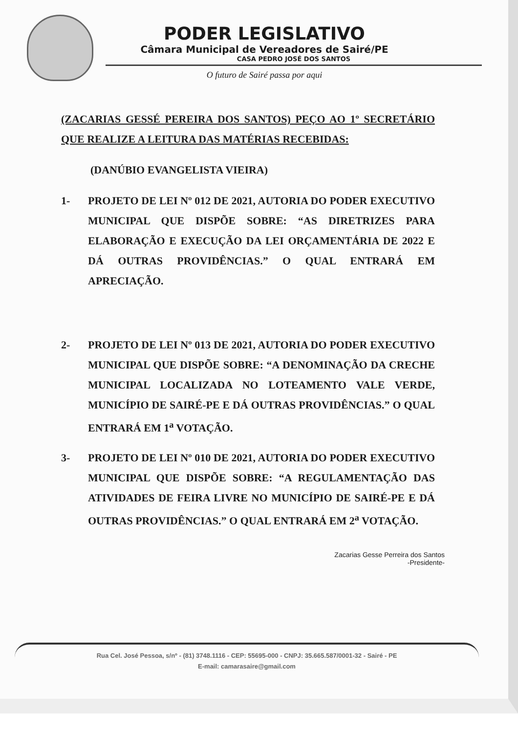PODER LEGISLATIVO
Câmara Municipal de Vereadores de Sairé/PE
CASA PEDRO JOSÉ DOS SANTOS
O futuro de Sairé passa por aqui
(ZACARIAS GESSÉ PEREIRA DOS SANTOS) PEÇO AO 1º SECRETÁRIO QUE REALIZE A LEITURA DAS MATÉRIAS RECEBIDAS:
(DANÚBIO EVANGELISTA VIEIRA)
1- PROJETO DE LEI Nº 012 DE 2021, AUTORIA DO PODER EXECUTIVO MUNICIPAL QUE DISPÕE SOBRE: “AS DIRETRIZES PARA ELABORAÇÃO E EXECUÇÃO DA LEI ORÇAMENTÁRIA DE 2022 E DÁ OUTRAS PROVIDÊNCIAS.” O QUAL ENTRARÁ EM APRECIAÇÃO.
2- PROJETO DE LEI Nº 013 DE 2021, AUTORIA DO PODER EXECUTIVO MUNICIPAL QUE DISPÕE SOBRE: “A DENOMINAÇÃO DA CRECHE MUNICIPAL LOCALIZADA NO LOTEAMENTO VALE VERDE, MUNICÍPIO DE SAIRÉ-PE E DÁ OUTRAS PROVIDÊNCIAS.” O QUAL ENTRARÁ EM 1<sup>a</sup> VOTAÇÃO.
3- PROJETO DE LEI Nº 010 DE 2021, AUTORIA DO PODER EXECUTIVO MUNICIPAL QUE DISPÕE SOBRE: “A REGULAMENTAÇÃO DAS ATIVIDADES DE FEIRA LIVRE NO MUNICÍPIO DE SAIRÉ-PE E DÁ OUTRAS PROVIDÊNCIAS.” O QUAL ENTRARÁ EM 2<sup>a</sup> VOTAÇÃO.
Zacarias Gesse Perreira dos Santos
-Presidente-
Rua Cel. José Pessoa, s/nº - (81) 3748.1116 - CEP: 55695-000 - CNPJ: 35.665.587/0001-32 - Sairé - PE
E-mail: camarasaire@gmail.com